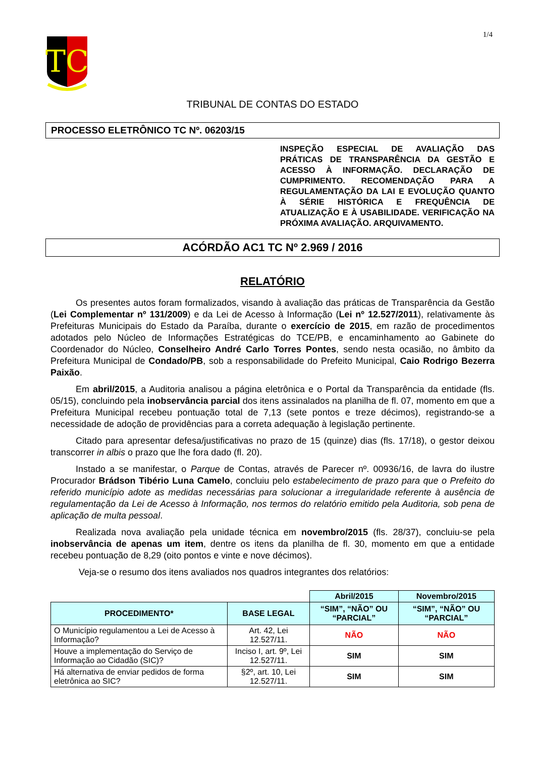1/4
TC
TRIBUNAL DE CONTAS DO ESTADO
PROCESSO ELETRÔNICO TC Nº. 06203/15
INSPEÇÃO ESPECIAL DE AVALIAÇÃO DAS PRÁTICAS DE TRANSPARÊNCIA DA GESTÃO E ACESSO À INFORMAÇÃO. DECLARAÇÃO DE CUMPRIMENTO. RECOMENDAÇÃO PARA A REGULAMENTAÇÃO DA LAI E EVOLUÇÃO QUANTO À SÉRIE HISTÓRICA E FREQUÊNCIA DE ATUALIZAÇÃO E À USABILIDADE. VERIFICAÇÃO NA PRÓXIMA AVALIAÇÃO. ARQUIVAMENTO.
ACÓRDÃO AC1 TC Nº 2.969 / 2016
RELATÓRIO
Os presentes autos foram formalizados, visando à avaliação das práticas de Transparência da Gestão (Lei Complementar nº 131/2009) e da Lei de Acesso à Informação (Lei nº 12.527/2011), relativamente às Prefeituras Municipais do Estado da Paraíba, durante o exercício de 2015, em razão de procedimentos adotados pelo Núcleo de Informações Estratégicas do TCE/PB, e encaminhamento ao Gabinete do Coordenador do Núcleo, Conselheiro André Carlo Torres Pontes, sendo nesta ocasião, no âmbito da Prefeitura Municipal de Condado/PB, sob a responsabilidade do Prefeito Municipal, Caio Rodrigo Bezerra Paixão.
Em abril/2015, a Auditoria analisou a página eletrônica e o Portal da Transparência da entidade (fls. 05/15), concluindo pela inobservância parcial dos itens assinalados na planilha de fl. 07, momento em que a Prefeitura Municipal recebeu pontuação total de 7,13 (sete pontos e treze décimos), registrando-se a necessidade de adoção de providências para a correta adequação à legislação pertinente.
Citado para apresentar defesa/justificativas no prazo de 15 (quinze) dias (fls. 17/18), o gestor deixou transcorrer in albis o prazo que lhe fora dado (fl. 20).
Instado a se manifestar, o Parque de Contas, através de Parecer nº. 00936/16, de lavra do ilustre Procurador Brádson Tibério Luna Camelo, concluiu pelo estabelecimento de prazo para que o Prefeito do referido município adote as medidas necessárias para solucionar a irregularidade referente à ausência de regulamentação da Lei de Acesso à Informação, nos termos do relatório emitido pela Auditoria, sob pena de aplicação de multa pessoal.
Realizada nova avaliação pela unidade técnica em novembro/2015 (fls. 28/37), concluiu-se pela inobservância de apenas um item, dentre os itens da planilha de fl. 30, momento em que a entidade recebeu pontuação de 8,29 (oito pontos e vinte e nove décimos).
Veja-se o resumo dos itens avaliados nos quadros integrantes dos relatórios:
| | | Abril/2015 | Novembro/2015 |
| PROCEDIMENTO* | BASE LEGAL | “SIM”, “NÃO” OU “PARCIAL” | “SIM”, “NÃO” OU “PARCIAL” |
| O Município regulamentou a Lei de Acesso à Informação? | Art. 42, Lei 12.527/11. | NÃO | NÃO |
| Houve a implementação do Serviço de Informação ao Cidadão (SIC)? | Inciso I, art. 9º, Lei 12.527/11. | SIM | SIM |
| Há alternativa de enviar pedidos de forma eletrônica ao SIC? | §2º, art. 10, Lei 12.527/11. | SIM | SIM |